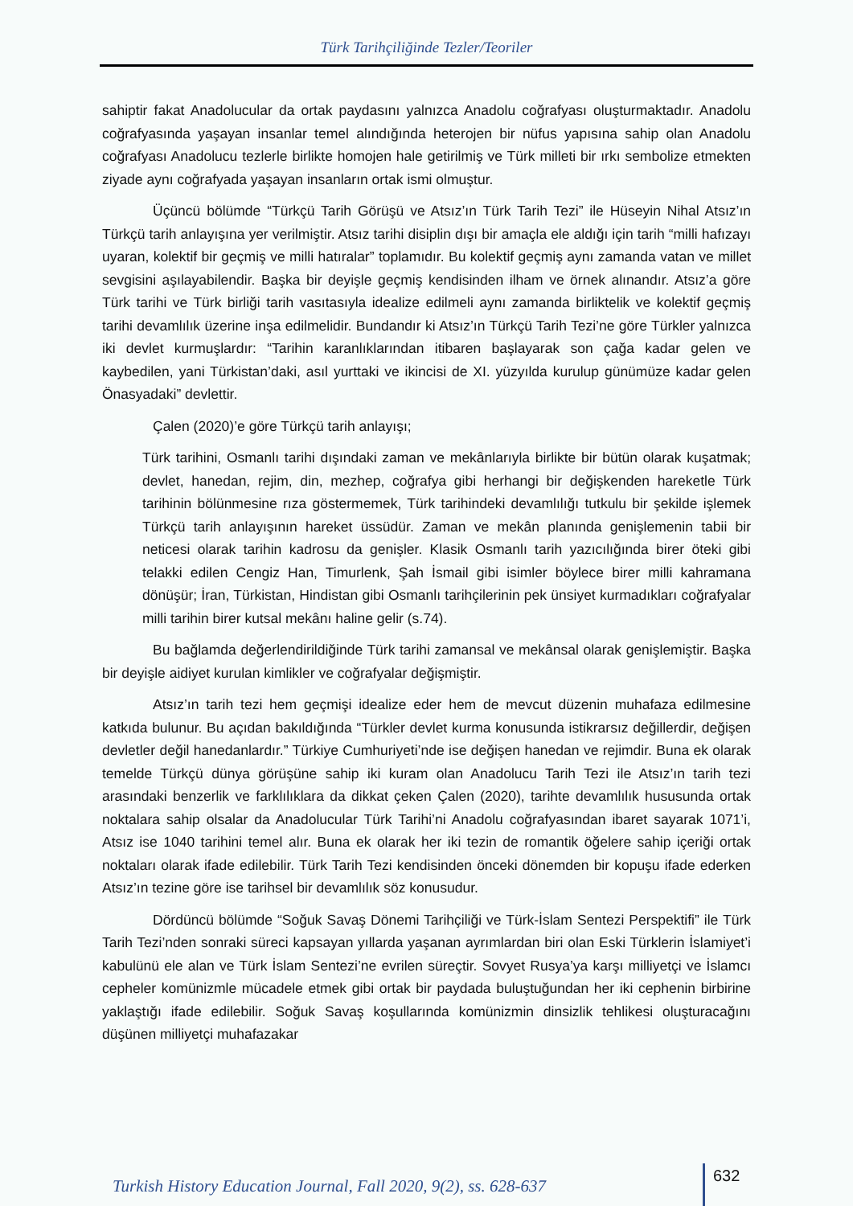Türk Tarihçiliğinde Tezler/Teoriler
sahiptir fakat Anadolucular da ortak paydasını yalnızca Anadolu coğrafyası oluşturmaktadır. Anadolu coğrafyasında yaşayan insanlar temel alındığında heterojen bir nüfus yapısına sahip olan Anadolu coğrafyası Anadolucu tezlerle birlikte homojen hale getirilmiş ve Türk milleti bir ırkı sembolize etmekten ziyade aynı coğrafyada yaşayan insanların ortak ismi olmuştur.
Üçüncü bölümde “Türkçü Tarih Görüşü ve Atsız’ın Türk Tarih Tezi” ile Hüseyin Nihal Atsız’ın Türkçü tarih anlayışına yer verilmiştir. Atsız tarihi disiplin dışı bir amaçla ele aldığı için tarih “milli hafızayı uyaran, kolektif bir geçmiş ve milli hatıralar” toplamıdır. Bu kolektif geçmiş aynı zamanda vatan ve millet sevgisini aşılayabilendir. Başka bir deyişle geçmiş kendisinden ilham ve örnek alınandır. Atsız’a göre Türk tarihi ve Türk birliği tarih vasıtasıyla idealize edilmeli aynı zamanda birliktelik ve kolektif geçmiş tarihi devamlılık üzerine inşa edilmelidir. Bundandır ki Atsız’ın Türkçü Tarih Tezi’ne göre Türkler yalnızca iki devlet kurmuşlardır: “Tarihin karanlıklarından itibaren başlayarak son çağa kadar gelen ve kaybedilen, yani Türkistan’daki, asıl yurttaki ve ikincisi de XI. yüzyılda kurulup günümüze kadar gelen Önasyadaki” devlettir.
Çalen (2020)’e göre Türkçü tarih anlayışı;
Türk tarihini, Osmanlı tarihi dışındaki zaman ve mekânlarıyla birlikte bir bütün olarak kuşatmak; devlet, hanedan, rejim, din, mezhep, coğrafya gibi herhangi bir değişkenden hareketle Türk tarihinin bölünmesine rıza göstermemek, Türk tarihindeki devamlılığı tutkulu bir şekilde işlemek Türkçü tarih anlayışının hareket üssüdür. Zaman ve mekân planında genişlemenin tabii bir neticesi olarak tarihin kadrosu da genişler. Klasik Osmanlı tarih yazıcılığında birer öteki gibi telakki edilen Cengiz Han, Timurlenk, Şah İsmail gibi isimler böylece birer milli kahramana dönüşür; İran, Türkistan, Hindistan gibi Osmanlı tarihçilerinin pek ünsiyet kurmadıkları coğrafyalar milli tarihin birer kutsal mekânı haline gelir (s.74).
Bu bağlamda değerlendirildiğinde Türk tarihi zamansal ve mekânsal olarak genişlemiştir. Başka bir deyişle aidiyet kurulan kimlikler ve coğrafyalar değişmiştir.
Atsız’ın tarih tezi hem geçmişi idealize eder hem de mevcut düzenin muhafaza edilmesine katkıda bulunur. Bu açıdan bakıldığında “Türkler devlet kurma konusunda istikrarsız değillerdir, değişen devletler değil hanedanlardır.” Türkiye Cumhuriyeti’nde ise değişen hanedan ve rejimdir. Buna ek olarak temelde Türkçü dünya görüşüne sahip iki kuram olan Anadolucu Tarih Tezi ile Atsız’ın tarih tezi arasındaki benzerlik ve farklılıklara da dikkat çeken Çalen (2020), tarihte devamlılık hususunda ortak noktalara sahip olsalar da Anadolucular Türk Tarihi’ni Anadolu coğrafyasından ibaret sayarak 1071’i, Atsız ise 1040 tarihini temel alır. Buna ek olarak her iki tezin de romantik öğelere sahip içeriği ortak noktaları olarak ifade edilebilir. Türk Tarih Tezi kendisinden önceki dönemden bir kopuşu ifade ederken Atsız’ın tezine göre ise tarihsel bir devamlılık söz konusudur.
Dördüncü bölümde “Soğuk Savaş Dönemi Tarihçiliği ve Türk-İslam Sentezi Perspektifi” ile Türk Tarih Tezi’nden sonraki süreci kapsayan yıllarda yaşanan ayrımlardan biri olan Eski Türklerin İslamiyet’i kabulünü ele alan ve Türk İslam Sentezi’ne evrilen süreçtir. Sovyet Rusya’ya karşı milliyetçi ve İslamcı cepheler komünizmle mücadele etmek gibi ortak bir paydada buluştuğundan her iki cephenin birbirine yaklaştığı ifade edilebilir. Soğuk Savaş koşullarında komünizmin dinsizlik tehlikesi oluşturacağını düşünen milliyetçi muhafazakar
Turkish History Education Journal, Fall 2020, 9(2), ss. 628-637 632